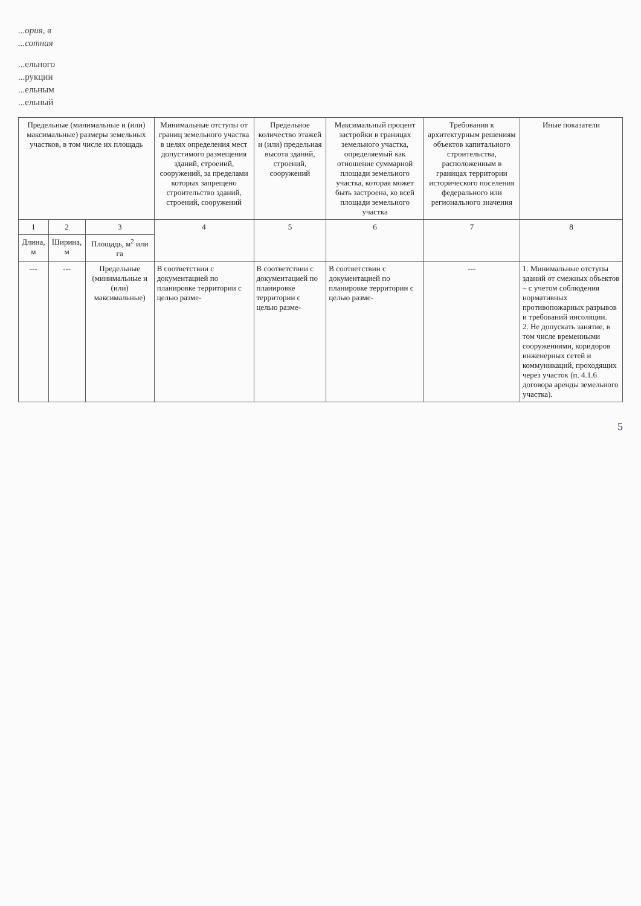...ория, в
...сотная
...ельного
...рукции
...ельным
...ельный
| Предельные (минимальные и (или) максимальные) размеры земельных участков, в том числе их площадь | | | Минимальные отступы от границ земельного участка в целях определения мест допустимого размещения зданий, строений, сооружений, за пределами которых запрещено строительство зданий, строений, сооружений | Предельное количество этажей и (или) предельная высота зданий, строений, сооружений | Максимальный процент застройки в границах земельного участка, определяемый как отношение суммарной площади земельного участка, которая может быть застроена, ко всей площади земельного участка | Требования к архитектурным решениям объектов капитального строительства, расположенным в границах территории исторического поселения федерального или регионального значения | Иные показатели |
| --- | --- | --- | --- | --- | --- | --- | --- |
| 1 | 2 | 3 | 4 | 5 | 6 | 7 | 8 |
| Длина, м | Ширина, м | Площадь, м<sup>2</sup> или га | | | | | |
| --- | --- | Предельные (минимальные и (или) максимальные) | В соответствии с документацией по планировке территории с целью разме- | В соответствии с документацией по планировке территории с целью разме- | В соответствии с документацией по планировке территории с целью разме- | --- | 1. Минимальные отступы зданий от смежных объектов – с учетом соблюдения нормативных противопожарных разрывов и требований инсоляции. 2. Не допускать занятие, в том числе временными сооружениями, коридоров инженерных сетей и коммуникаций, проходящих через участок (п. 4.1.6 договора аренды земельного участка). |
5